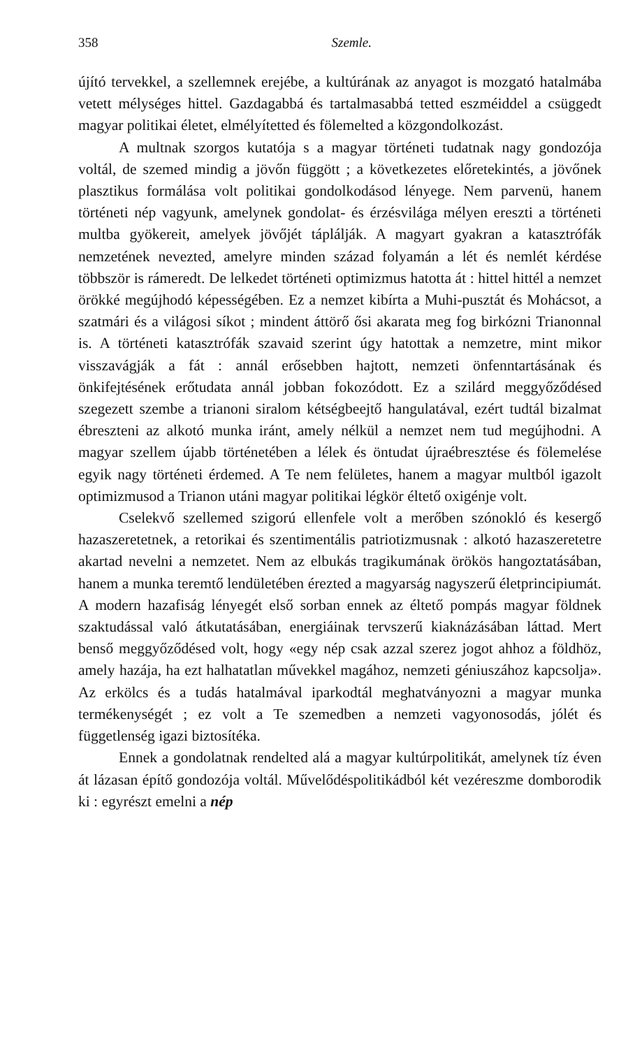358 Szemle.
újító tervekkel, a szellemnek erejébe, a kultúrának az anyagot is mozgató hatalmába vetett mélységes hittel. Gazdagabbá és tartalmasabbá tetted eszméiddel a csüggedt magyar politikai életet, elmélyítetted és fölemelted a közgondolkozást.
A multnak szorgos kutatója s a magyar történeti tudatnak nagy gondozója voltál, de szemed mindig a jövőn függött ; a következetes előretekintés, a jövőnek plasztikus formálása volt politikai gondolkodásod lényege. Nem parvenü, hanem történeti nép vagyunk, amelynek gondolat- és érzésvilága mélyen ereszti a történeti multba gyökereit, amelyek jövőjét táplálják. A magyart gyakran a katasztrófák nemzetének nevezted, amelyre minden század folyamán a lét és nemlét kérdése többször is rámeredt. De lelkedet történeti optimizmus hatotta át : hittel hittél a nemzet örökké megújhodó képességében. Ez a nemzet kibírta a Muhi-pusztát és Mohácsot, a szatmári és a világosi síkot ; mindent áttörő ősi akarata meg fog birkózni Trianonnal is. A történeti katasztrófák szavaid szerint úgy hatottak a nemzetre, mint mikor visszavágják a fát : annál erősebben hajtott, nemzeti önfenntartásának és önkifejtésének erőtudata annál jobban fokozódott. Ez a szilárd meggyőződésed szegezett szembe a trianoni siralom kétségbeejtő hangulatával, ezért tudtál bizalmat ébreszteni az alkotó munka iránt, amely nélkül a nemzet nem tud megújhodni. A magyar szellem újabb történetében a lélek és öntudat újraébresztése és fölemelése egyik nagy történeti érdemed. A Te nem felületes, hanem a magyar multból igazolt optimizmusod a Trianon utáni magyar politikai légkör éltető oxigénje volt.
Cselekvő szellemed szigorú ellenfele volt a merőben szónokló és kesergő hazaszeretetnek, a retorikai és szentimentális patriotizmusnak : alkotó hazaszeretetre akartad nevelni a nemzetet. Nem az elbukás tragikumának örökös hangoztatásában, hanem a munka teremtő lendületében érezted a magyarság nagyszerű életprincipiumát. A modern hazafiság lényegét első sorban ennek az éltető pompás magyar földnek szaktudással való átkutatásában, energiáinak tervszerű kiaknázásában láttad. Mert benső meggyőződésed volt, hogy «egy nép csak azzal szerez jogot ahhoz a földhöz, amely hazája, ha ezt halhatatlan művekkel magához, nemzeti géniuszához kapcsolja». Az erkölcs és a tudás hatalmával iparkodtál meghatványozni a magyar munka termékenységét ; ez volt a Te szemedben a nemzeti vagyonosodás, jólét és függetlenség igazi biztosítéka.
Ennek a gondolatnak rendelted alá a magyar kultúrpolitikát, amelynek tíz éven át lázasan építő gondozója voltál. Művelődéspolitikádból két vezéreszme domborodik ki : egyrészt emelni a nép